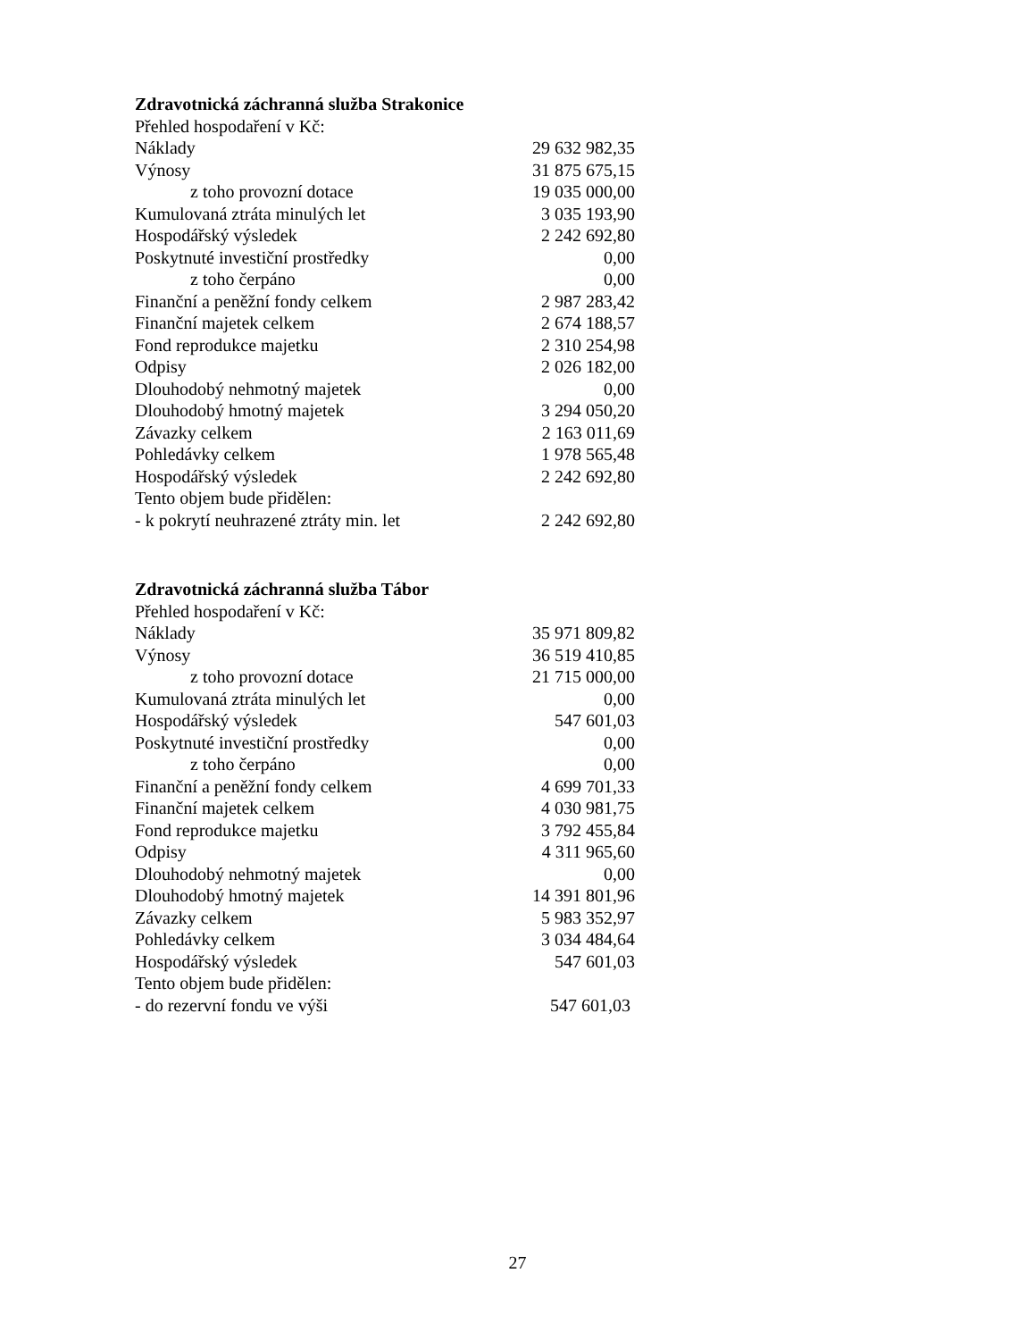Zdravotnická záchranná služba Strakonice
| Přehled hospodaření v Kč: | |
| Náklady | 29 632 982,35 |
| Výnosy | 31 875 675,15 |
| z toho provozní dotace | 19 035 000,00 |
| Kumulovaná ztráta minulých let | 3 035 193,90 |
| Hospodářský výsledek | 2 242 692,80 |
| Poskytnuté investiční prostředky | 0,00 |
| z toho čerpáno | 0,00 |
| Finanční a peněžní fondy celkem | 2 987 283,42 |
| Finanční majetek celkem | 2 674 188,57 |
| Fond reprodukce majetku | 2 310 254,98 |
| Odpisy | 2 026 182,00 |
| Dlouhodobý nehmotný majetek | 0,00 |
| Dlouhodobý hmotný majetek | 3 294 050,20 |
| Závazky celkem | 2 163 011,69 |
| Pohledávky celkem | 1 978 565,48 |
| Hospodářský výsledek | 2 242 692,80 |
| Tento objem bude přidělen: | |
| - k pokrytí neuhrazené ztráty min. let | 2 242 692,80 |
Zdravotnická záchranná služba Tábor
| Přehled hospodaření v Kč: | |
| Náklady | 35 971 809,82 |
| Výnosy | 36 519 410,85 |
| z toho provozní dotace | 21 715 000,00 |
| Kumulovaná ztráta minulých let | 0,00 |
| Hospodářský výsledek | 547 601,03 |
| Poskytnuté investiční prostředky | 0,00 |
| z toho čerpáno | 0,00 |
| Finanční a peněžní fondy celkem | 4 699 701,33 |
| Finanční majetek celkem | 4 030 981,75 |
| Fond reprodukce majetku | 3 792 455,84 |
| Odpisy | 4 311 965,60 |
| Dlouhodobý nehmotný majetek | 0,00 |
| Dlouhodobý hmotný majetek | 14 391 801,96 |
| Závazky celkem | 5 983 352,97 |
| Pohledávky celkem | 3 034 484,64 |
| Hospodářský výsledek | 547 601,03 |
| Tento objem bude přidělen: | |
| - do rezervní fondu ve výši | 547 601,03 |
27